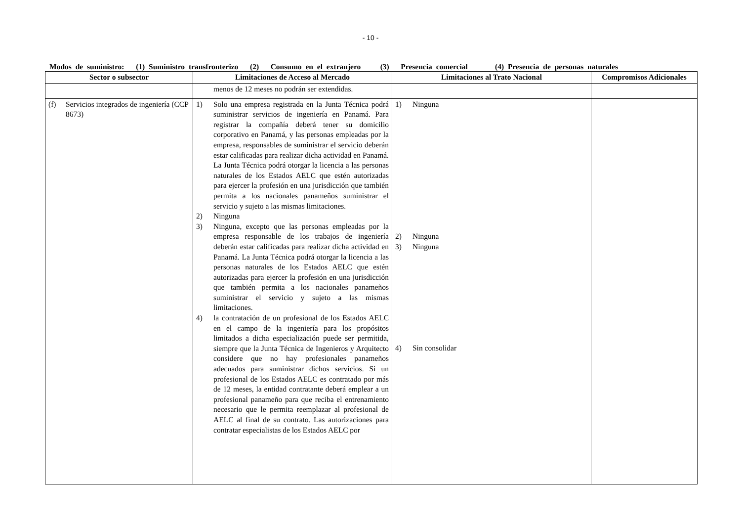- 10 -
Modos de suministro: (1) Suministro transfronterizo (2) Consumo en el extranjero (3) Presencia comercial (4) Presencia de personas naturales
| Sector o subsector | Limitaciones de Acceso al Mercado | Limitaciones al Trato Nacional | Compromisos Adicionales |
| --- | --- | --- | --- |
| | menos de 12 meses no podrán ser extendidas. | | |
| (f) Servicios integrados de ingeniería (CCP 8673) | 1) Solo una empresa registrada en la Junta Técnica podrá suministrar servicios de ingeniería en Panamá. Para registrar la compañía deberá tener su domicilio corporativo en Panamá, y las personas empleadas por la empresa, responsables de suministrar el servicio deberán estar calificadas para realizar dicha actividad en Panamá. La Junta Técnica podrá otorgar la licencia a las personas naturales de los Estados AELC que estén autorizadas para ejercer la profesión en una jurisdicción que también permita a los nacionales panameños suministrar el servicio y sujeto a las mismas limitaciones. 2) Ninguna 3) Ninguna, excepto que las personas empleadas por la empresa responsable de los trabajos de ingeniería deberán estar calificadas para realizar dicha actividad en Panamá. La Junta Técnica podrá otorgar la licencia a las personas naturales de los Estados AELC que estén autorizadas para ejercer la profesión en una jurisdicción que también permita a los nacionales panameños suministrar el servicio y sujeto a las mismas limitaciones. 4) la contratación de un profesional de los Estados AELC en el campo de la ingeniería para los propósitos limitados a dicha especialización puede ser permitida, siempre que la Junta Técnica de Ingenieros y Arquitecto considere que no hay profesionales panameños adecuados para suministrar dichos servicios. Si un profesional de los Estados AELC es contratado por más de 12 meses, la entidad contratante deberá emplear a un profesional panameño para que reciba el entrenamiento necesario que le permita reemplazar al profesional de AELC al final de su contrato. Las autorizaciones para contratar especialistas de los Estados AELC por | 1) Ninguna 2) Ninguna 3) Ninguna 4) Sin consolidar | |